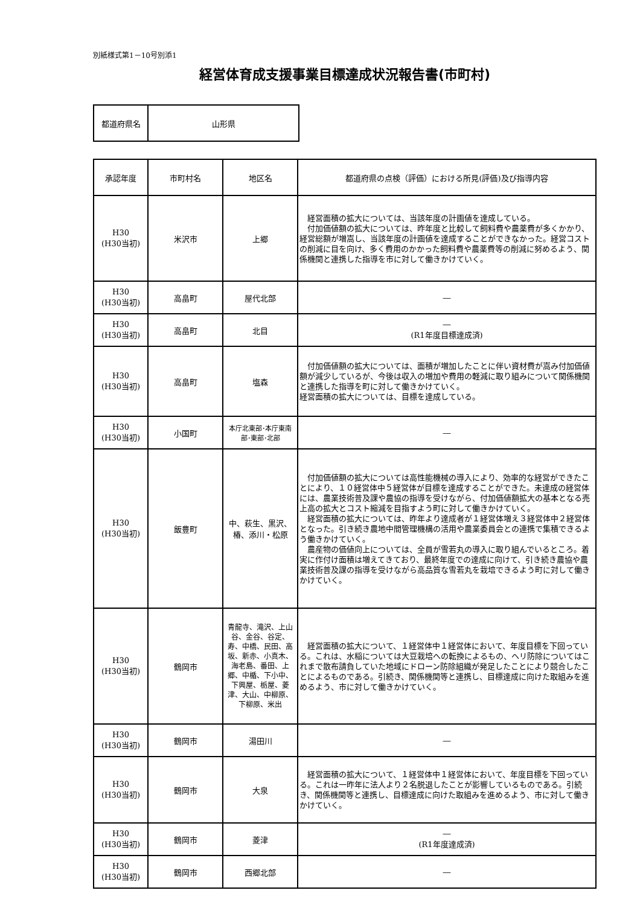別紙様式第1－10号別添1
経営体育成支援事業目標達成状況報告書(市町村)
| 都道府県名 | 山形県 |
| 承認年度 | 市町村名 | 地区名 | 都道府県の点検（評価）における所見(評価)及び指導内容 |
| --- | --- | --- | --- |
| H30 (H30当初) | 米沢市 | 上郷 | 経営面積の拡大については、当該年度の計画値を達成している。 付加価値額の拡大については、昨年度と比較して飼料費や農薬費が多くかかり、経営総額が増嵩し、当該年度の計画値を達成することができなかった。経営コストの削減に目を向け、多く費用のかかった飼料費や農薬費等の削減に努めるよう、関係機関と連携した指導を市に対して働きかけていく。 |
| H30 (H30当初) | 高畠町 | 屋代北部 | ― |
| H30 (H30当初) | 高畠町 | 北目 | ― (R1年度目標達成済) |
| H30 (H30当初) | 高畠町 | 塩森 | 付加価値額の拡大については、面積が増加したことに伴い資材費が嵩み付加価値額が減少しているが、今後は収入の増加や費用の軽減に取り組みについて関係機関と連携した指導を町に対して働きかけていく。 経営面積の拡大については、目標を達成している。 |
| H30 (H30当初) | 小国町 | 本庁北東部･本庁東南部･東部･北部 | ― |
| H30 (H30当初) | 飯豊町 | 中、萩生、黒沢、椿、添川・松原 | 付加価値額の拡大については高性能機械の導入により、効率的な経営ができたことにより、１０経営体中５経営体が目標を達成することができた。未達成の経営体には、農業技術普及課や農協の指導を受けながら、付加価値額拡大の基本となる売上高の拡大とコスト縮減を目指すよう町に対して働きかけていく。 経営面積の拡大については、昨年より達成者が１経営体増え３経営体中２経営体となった。引き続き農地中間管理機構の活用や農業委員会との連携で集積できるよう働きかけていく。 農産物の価値向上については、全員が雪若丸の導入に取り組んでいるところ。着実に作付け面積は増えてきており、最終年度での達成に向けて、引き続き農協や農業技術普及課の指導を受けながら高品質な雪若丸を栽培できるよう町に対して働きかけていく。 |
| H30 (H30当初) | 鶴岡市 | 青龍寺、滝沢、上山谷、金谷、谷定、寿、中橋、民田、高坂、新赤、小真木、海老島、番田、上郷、中楯、下小中、下興屋、栃屋、菱津、大山、中柳原、下柳原、米出 | 経営面積の拡大について、１経営体中１経営体において、年度目標を下回っている。これは、水稲については大豆栽培への転換によるもの、ヘリ防除についてはこれまで散布請負していた地域にドローン防除組織が発足したことにより競合したことによるものである。引続き、関係機関等と連携し、目標達成に向けた取組みを進めるよう、市に対して働きかけていく。 |
| H30 (H30当初) | 鶴岡市 | 湯田川 | ― |
| H30 (H30当初) | 鶴岡市 | 大泉 | 経営面積の拡大について、１経営体中１経営体において、年度目標を下回っている。これは一昨年に法人より２名脱退したことが影響しているものである。引続き、関係機関等と連携し、目標達成に向けた取組みを進めるよう、市に対して働きかけていく。 |
| H30 (H30当初) | 鶴岡市 | 菱津 | ― (R1年度達成済) |
| H30 (H30当初) | 鶴岡市 | 西郷北部 | ― |